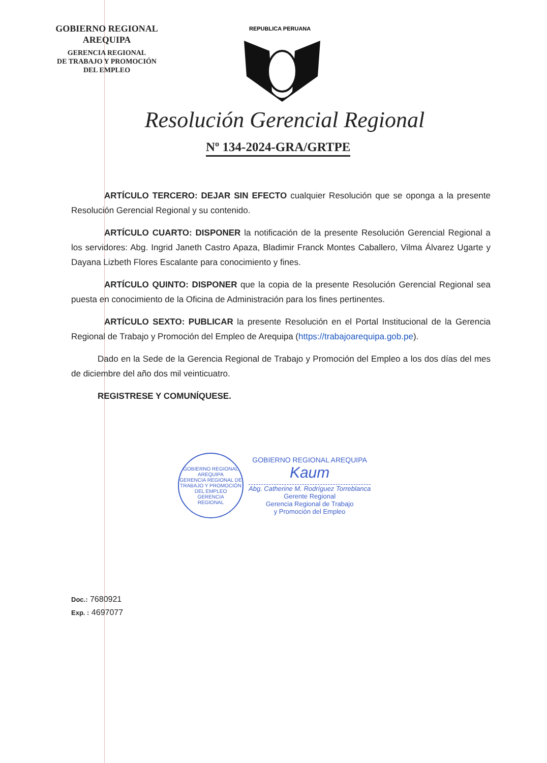GOBIERNO REGIONAL
AREQUIPA
GERENCIA REGIONAL
DE TRABAJO Y PROMOCIÓN
DEL EMPLEO
REPUBLICA PERUANA
Resolución Gerencial Regional
Nº 134-2024-GRA/GRTPE
ARTÍCULO TERCERO: DEJAR SIN EFECTO cualquier Resolución que se oponga a la presente Resolución Gerencial Regional y su contenido.
ARTÍCULO CUARTO: DISPONER la notificación de la presente Resolución Gerencial Regional a los servidores: Abg. Ingrid Janeth Castro Apaza, Bladimir Franck Montes Caballero, Vilma Álvarez Ugarte y Dayana Lizbeth Flores Escalante para conocimiento y fines.
ARTÍCULO QUINTO: DISPONER que la copia de la presente Resolución Gerencial Regional sea puesta en conocimiento de la Oficina de Administración para los fines pertinentes.
ARTÍCULO SEXTO: PUBLICAR la presente Resolución en el Portal Institucional de la Gerencia Regional de Trabajo y Promoción del Empleo de Arequipa (https://trabajoarequipa.gob.pe).
Dado en la Sede de la Gerencia Regional de Trabajo y Promoción del Empleo a los dos días del mes de diciembre del año dos mil veinticuatro.
REGISTRESE Y COMUNÍQUESE.
GOBIERNO REGIONAL AREQUIPA
GERENCIA REGIONAL DE TRABAJO Y PROMOCIÓN DEL EMPLEO
GERENCIA
REGIONAL
GOBIERNO REGIONAL AREQUIPA
Kaum
Abg. Catherine M. Rodríguez Torreblanca
Gerente Regional
Gerencia Regional de Trabajo
y Promoción del Empleo
Doc.: 7680921
Exp. : 4697077